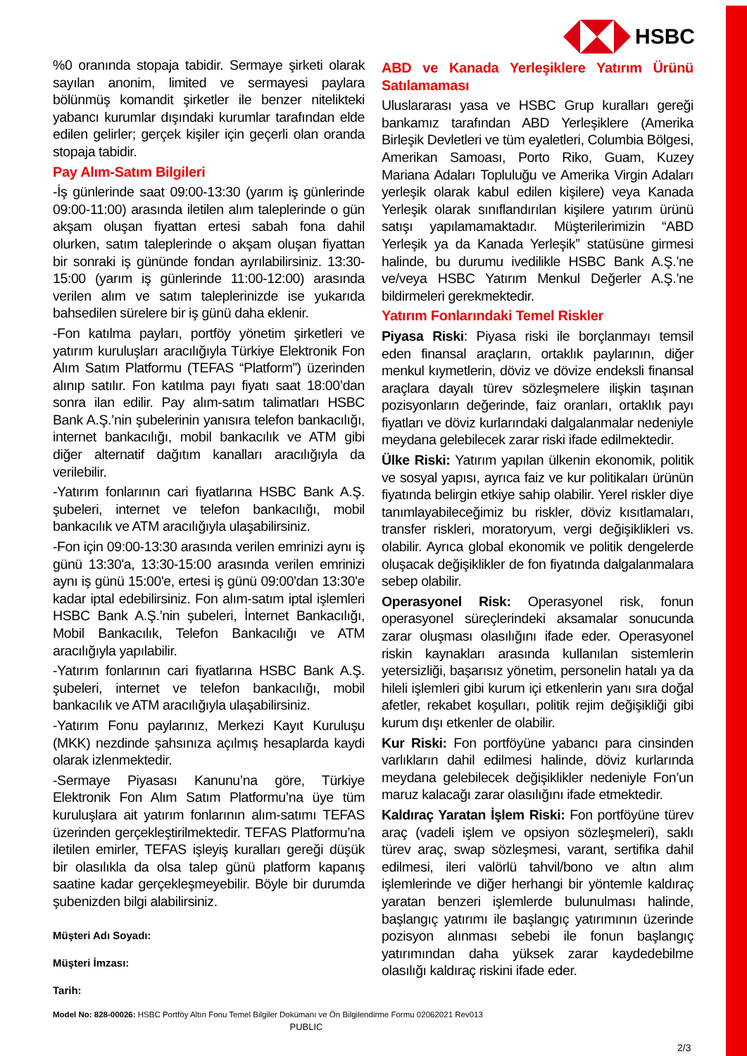HSBC
%0 oranında stopaja tabidir. Sermaye şirketi olarak sayılan anonim, limited ve sermayesi paylara bölünmüş komandit şirketler ile benzer nitelikteki yabancı kurumlar dışındaki kurumlar tarafından elde edilen gelirler; gerçek kişiler için geçerli olan oranda stopaja tabidir.
Pay Alım-Satım Bilgileri
-İş günlerinde saat 09:00-13:30 (yarım iş günlerinde 09:00-11:00) arasında iletilen alım taleplerinde o gün akşam oluşan fiyattan ertesi sabah fona dahil olurken, satım taleplerinde o akşam oluşan fiyattan bir sonraki iş gününde fondan ayrılabilirsiniz. 13:30-15:00 (yarım iş günlerinde 11:00-12:00) arasında verilen alım ve satım taleplerinizde ise yukarıda bahsedilen sürelere bir iş günü daha eklenir.
-Fon katılma payları, portföy yönetim şirketleri ve yatırım kuruluşları aracılığıyla Türkiye Elektronik Fon Alım Satım Platformu (TEFAS “Platform”) üzerinden alınıp satılır. Fon katılma payı fiyatı saat 18:00’dan sonra ilan edilir. Pay alım-satım talimatları HSBC Bank A.Ş.’nin şubelerinin yanısıra telefon bankacılığı, internet bankacılığı, mobil bankacılık ve ATM gibi diğer alternatif dağıtım kanalları aracılığıyla da verilebilir.
-Yatırım fonlarının cari fiyatlarına HSBC Bank A.Ş. şubeleri, internet ve telefon bankacılığı, mobil bankacılık ve ATM aracılığıyla ulaşabilirsiniz.
-Fon için 09:00-13:30 arasında verilen emrinizi aynı iş günü 13:30'a, 13:30-15:00 arasında verilen emrinizi aynı iş günü 15:00'e, ertesi iş günü 09:00'dan 13:30'e kadar iptal edebilirsiniz. Fon alım-satım iptal işlemleri HSBC Bank A.Ş.’nin şubeleri, İnternet Bankacılığı, Mobil Bankacılık, Telefon Bankacılığı ve ATM aracılığıyla yapılabilir.
-Yatırım fonlarının cari fiyatlarına HSBC Bank A.Ş. şubeleri, internet ve telefon bankacılığı, mobil bankacılık ve ATM aracılığıyla ulaşabilirsiniz.
-Yatırım Fonu paylarınız, Merkezi Kayıt Kuruluşu (MKK) nezdinde şahsınıza açılmış hesaplarda kaydi olarak izlenmektedir.
-Sermaye Piyasası Kanunu’na göre, Türkiye Elektronik Fon Alım Satım Platformu’na üye tüm kuruluşlara ait yatırım fonlarının alım-satımı TEFAS üzerinden gerçekleştirilmektedir. TEFAS Platformu’na iletilen emirler, TEFAS işleyiş kuralları gereği düşük bir olasılıkla da olsa talep günü platform kapanış saatine kadar gerçekleşmeyebilir. Böyle bir durumda şubenizden bilgi alabilirsiniz.
ABD ve Kanada Yerleşiklere Yatırım Ürünü Satılamaması
Uluslararası yasa ve HSBC Grup kuralları gereği bankamız tarafından ABD Yerleşiklere (Amerika Birleşik Devletleri ve tüm eyaletleri, Columbia Bölgesi, Amerikan Samoası, Porto Riko, Guam, Kuzey Mariana Adaları Topluluğu ve Amerika Virgin Adaları yerleşik olarak kabul edilen kişilere) veya Kanada Yerleşik olarak sınıflandırılan kişilere yatırım ürünü satışı yapılamamaktadır. Müşterilerimizin “ABD Yerleşik ya da Kanada Yerleşik” statüsüne girmesi halinde, bu durumu ivedilikle HSBC Bank A.Ş.’ne ve/veya HSBC Yatırım Menkul Değerler A.Ş.’ne bildirmeleri gerekmektedir.
Yatırım Fonlarındaki Temel Riskler
Piyasa Riski: Piyasa riski ile borçlanmayı temsil eden finansal araçların, ortaklık paylarının, diğer menkul kıymetlerin, döviz ve dövize endeksli finansal araçlara dayalı türev sözleşmelere ilişkin taşınan pozisyonların değerinde, faiz oranları, ortaklık payı fiyatları ve döviz kurlarındaki dalgalanmalar nedeniyle meydana gelebilecek zarar riski ifade edilmektedir.
Ülke Riski: Yatırım yapılan ülkenin ekonomik, politik ve sosyal yapısı, ayrıca faiz ve kur politikaları ürünün fiyatında belirgin etkiye sahip olabilir. Yerel riskler diye tanımlayabileceğimiz bu riskler, döviz kısıtlamaları, transfer riskleri, moratoryum, vergi değişiklikleri vs. olabilir. Ayrıca global ekonomik ve politik dengelerde oluşacak değişiklikler de fon fiyatında dalgalanmalara sebep olabilir.
Operasyonel Risk: Operasyonel risk, fonun operasyonel süreçlerindeki aksamalar sonucunda zarar oluşması olasılığını ifade eder. Operasyonel riskin kaynakları arasında kullanılan sistemlerin yetersizliği, başarısız yönetim, personelin hatalı ya da hileli işlemleri gibi kurum içi etkenlerin yanı sıra doğal afetler, rekabet koşulları, politik rejim değişikliği gibi kurum dışı etkenler de olabilir.
Kur Riski: Fon portföyüne yabancı para cinsinden varlıkların dahil edilmesi halinde, döviz kurlarında meydana gelebilecek değişiklikler nedeniyle Fon’un maruz kalacağı zarar olasılığını ifade etmektedir.
Kaldıraç Yaratan İşlem Riski: Fon portföyüne türev araç (vadeli işlem ve opsiyon sözleşmeleri), saklı türev araç, swap sözleşmesi, varant, sertifika dahil edilmesi, ileri valörlü tahvil/bono ve altın alım işlemlerinde ve diğer herhangi bir yöntemle kaldıraç yaratan benzeri işlemlerde bulunulması halinde, başlangıç yatırımı ile başlangıç yatırımının üzerinde pozisyon alınması sebebi ile fonun başlangıç yatırımından daha yüksek zarar kaydedebilme olasılığı kaldıraç riskini ifade eder.
Müşteri Adı Soyadı:
Müşteri İmzası:
Tarih:
Model No: 828-00026: HSBC Portföy Altın Fonu Temel Bilgiler Dokümanı ve Ön Bilgilendirme Formu 02062021 Rev013
PUBLIC
2/3